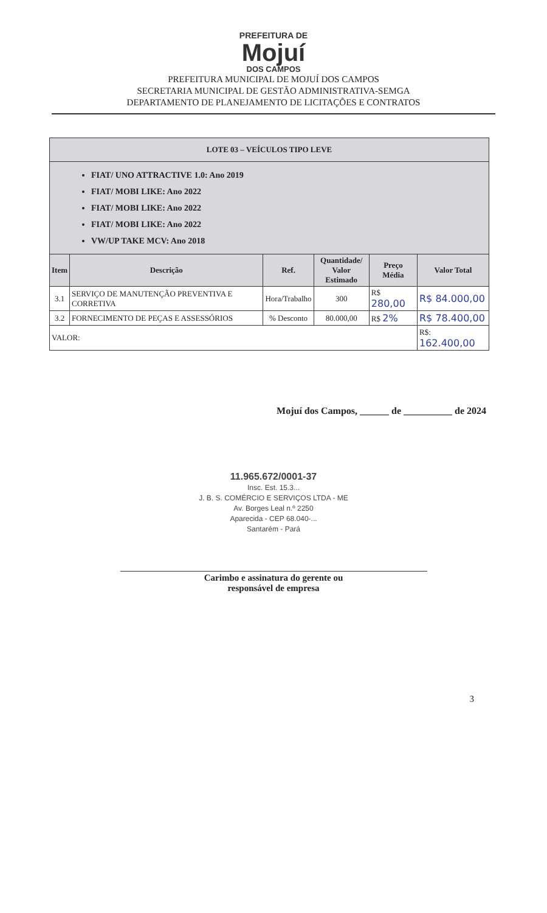PREFEITURA DE
Mojuí
DOS CAMPOS
PREFEITURA MUNICIPAL DE MOJUÍ DOS CAMPOS
SECRETARIA MUNICIPAL DE GESTÃO ADMINISTRATIVA-SEMGA
DEPARTAMENTO DE PLANEJAMENTO DE LICITAÇÕES E CONTRATOS
| LOTE 03 – VEÍCULOS TIPO LEVE | | | | | |
| --- | --- | --- | --- | --- | --- |
| FIAT/ UNO ATTRACTIVE 1.0: Ano 2019 FIAT/ MOBI LIKE: Ano 2022 FIAT/ MOBI LIKE: Ano 2022 FIAT/ MOBI LIKE: Ano 2022 VW/UP TAKE MCV: Ano 2018 | | | | | |
| Item | Descrição | Ref. | Quantidade/ Valor Estimado | Preço Média | Valor Total |
| 3.1 | SERVIÇO DE MANUTENÇÃO PREVENTIVA E CORRETIVA | Hora/Trabalho | 300 | R$ 280,00 | R$ 84.000,00 |
| 3.2 | FORNECIMENTO DE PEÇAS E ASSESSÓRIOS | % Desconto | 80.000,00 | R$ 2% | R$ 78.400,00 |
| VALOR: | | | | | R$: 162.400,00 |
Mojuí dos Campos, ______ de __________ de 2024
11.965.672/0001-37
Insc. Est. 15.3...
J. B. S. COMÉRCIO E SERVIÇOS LTDA - ME
Av. Borges Leal n.º 2250
Aparecida - CEP 68.040-...
Santarém - Pará
Carimbo e assinatura do gerente ou
responsável de empresa
3